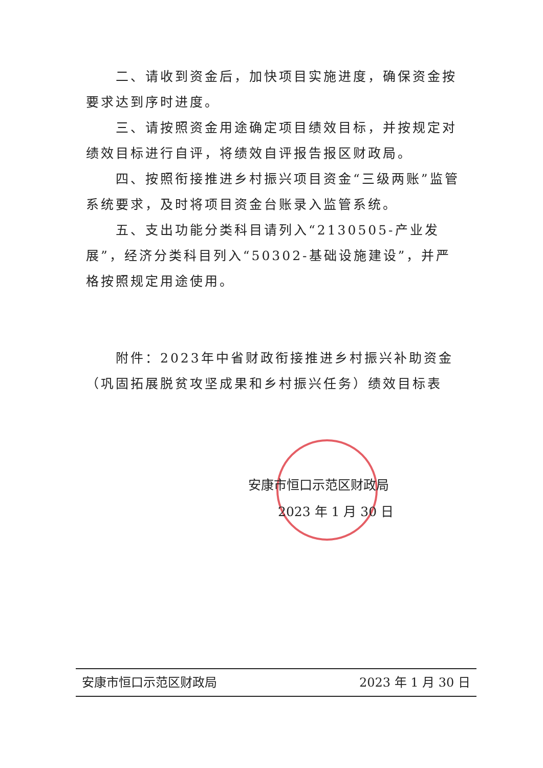二、请收到资金后，加快项目实施进度，确保资金按要求达到序时进度。
三、请按照资金用途确定项目绩效目标，并按规定对绩效目标进行自评，将绩效自评报告报区财政局。
四、按照衔接推进乡村振兴项目资金“三级两账”监管系统要求，及时将项目资金台账录入监管系统。
五、支出功能分类科目请列入“2130505-产业发展”，经济分类科目列入“50302-基础设施建设”，并严格按照规定用途使用。
附件：2023年中省财政衔接推进乡村振兴补助资金（巩固拓展脱贫攻坚成果和乡村振兴任务）绩效目标表
安康市恒口示范区财政局
2023 年 1 月 30 日
安康市恒口示范区财政局 2023 年 1 月 30 日